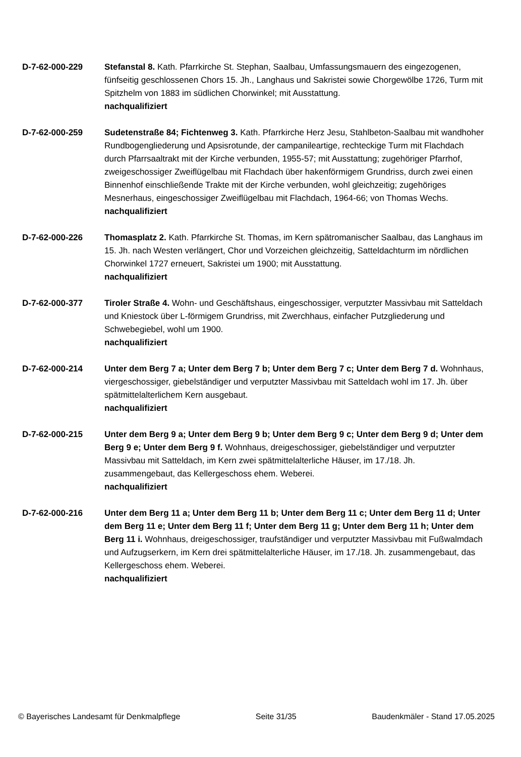D-7-62-000-229 Stefanstal 8. Kath. Pfarrkirche St. Stephan, Saalbau, Umfassungsmauern des eingezogenen, fünfseitig geschlossenen Chors 15. Jh., Langhaus und Sakristei sowie Chorgewölbe 1726, Turm mit Spitzhelm von 1883 im südlichen Chorwinkel; mit Ausstattung.
nachqualifiziert
D-7-62-000-259 Sudetenstraße 84; Fichtenweg 3. Kath. Pfarrkirche Herz Jesu, Stahlbeton-Saalbau mit wandhoher Rundbogengliederung und Apsisrotunde, der campanileartige, rechteckige Turm mit Flachdach durch Pfarrsaaltrakt mit der Kirche verbunden, 1955-57; mit Ausstattung; zugehöriger Pfarrhof, zweigeschossiger Zweiflügelbau mit Flachdach über hakenförmigem Grundriss, durch zwei einen Binnenhof einschließende Trakte mit der Kirche verbunden, wohl gleichzeitig; zugehöriges Mesnerhaus, eingeschossiger Zweiflügelbau mit Flachdach, 1964-66; von Thomas Wechs.
nachqualifiziert
D-7-62-000-226 Thomasplatz 2. Kath. Pfarrkirche St. Thomas, im Kern spätromanischer Saalbau, das Langhaus im 15. Jh. nach Westen verlängert, Chor und Vorzeichen gleichzeitig, Satteldachturm im nördlichen Chorwinkel 1727 erneuert, Sakristei um 1900; mit Ausstattung.
nachqualifiziert
D-7-62-000-377 Tiroler Straße 4. Wohn- und Geschäftshaus, eingeschossiger, verputzter Massivbau mit Satteldach und Kniestock über L-förmigem Grundriss, mit Zwerchhaus, einfacher Putzgliederung und Schwebegiebel, wohl um 1900.
nachqualifiziert
D-7-62-000-214 Unter dem Berg 7 a; Unter dem Berg 7 b; Unter dem Berg 7 c; Unter dem Berg 7 d. Wohnhaus, viergeschossiger, giebelständiger und verputzter Massivbau mit Satteldach wohl im 17. Jh. über spätmittelalterlichem Kern ausgebaut.
nachqualifiziert
D-7-62-000-215 Unter dem Berg 9 a; Unter dem Berg 9 b; Unter dem Berg 9 c; Unter dem Berg 9 d; Unter dem Berg 9 e; Unter dem Berg 9 f. Wohnhaus, dreigeschossiger, giebelständiger und verputzter Massivbau mit Satteldach, im Kern zwei spätmittelalterliche Häuser, im 17./18. Jh. zusammengebaut, das Kellergeschoss ehem. Weberei.
nachqualifiziert
D-7-62-000-216 Unter dem Berg 11 a; Unter dem Berg 11 b; Unter dem Berg 11 c; Unter dem Berg 11 d; Unter dem Berg 11 e; Unter dem Berg 11 f; Unter dem Berg 11 g; Unter dem Berg 11 h; Unter dem Berg 11 i. Wohnhaus, dreigeschossiger, traufständiger und verputzter Massivbau mit Fußwalmdach und Aufzugserkern, im Kern drei spätmittelalterliche Häuser, im 17./18. Jh. zusammengebaut, das Kellergeschoss ehem. Weberei.
nachqualifiziert
© Bayerisches Landesamt für Denkmalpflege Seite 31/35 Baudenkmäler - Stand 17.05.2025